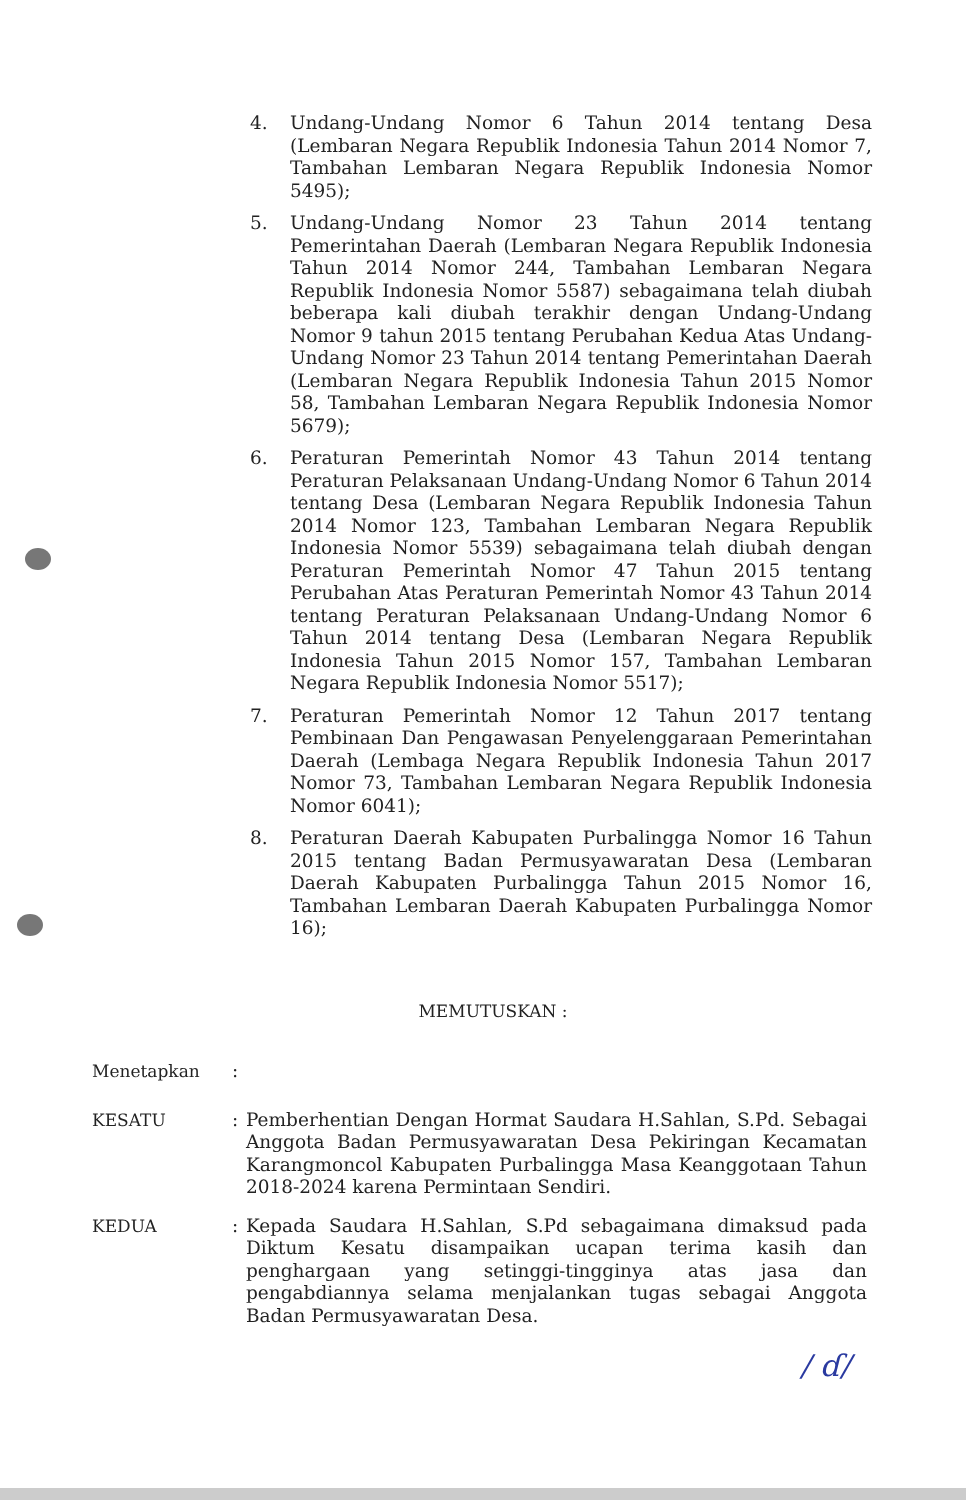4. Undang-Undang Nomor 6 Tahun 2014 tentang Desa (Lembaran Negara Republik Indonesia Tahun 2014 Nomor 7, Tambahan Lembaran Negara Republik Indonesia Nomor 5495);
5. Undang-Undang Nomor 23 Tahun 2014 tentang Pemerintahan Daerah (Lembaran Negara Republik Indonesia Tahun 2014 Nomor 244, Tambahan Lembaran Negara Republik Indonesia Nomor 5587) sebagaimana telah diubah beberapa kali diubah terakhir dengan Undang-Undang Nomor 9 tahun 2015 tentang Perubahan Kedua Atas Undang-Undang Nomor 23 Tahun 2014 tentang Pemerintahan Daerah (Lembaran Negara Republik Indonesia Tahun 2015 Nomor 58, Tambahan Lembaran Negara Republik Indonesia Nomor 5679);
6. Peraturan Pemerintah Nomor 43 Tahun 2014 tentang Peraturan Pelaksanaan Undang-Undang Nomor 6 Tahun 2014 tentang Desa (Lembaran Negara Republik Indonesia Tahun 2014 Nomor 123, Tambahan Lembaran Negara Republik Indonesia Nomor 5539) sebagaimana telah diubah dengan Peraturan Pemerintah Nomor 47 Tahun 2015 tentang Perubahan Atas Peraturan Pemerintah Nomor 43 Tahun 2014 tentang Peraturan Pelaksanaan Undang-Undang Nomor 6 Tahun 2014 tentang Desa (Lembaran Negara Republik Indonesia Tahun 2015 Nomor 157, Tambahan Lembaran Negara Republik Indonesia Nomor 5517);
7. Peraturan Pemerintah Nomor 12 Tahun 2017 tentang Pembinaan Dan Pengawasan Penyelenggaraan Pemerintahan Daerah (Lembaga Negara Republik Indonesia Tahun 2017 Nomor 73, Tambahan Lembaran Negara Republik Indonesia Nomor 6041);
8. Peraturan Daerah Kabupaten Purbalingga Nomor 16 Tahun 2015 tentang Badan Permusyawaratan Desa (Lembaran Daerah Kabupaten Purbalingga Tahun 2015 Nomor 16, Tambahan Lembaran Daerah Kabupaten Purbalingga Nomor 16);
MEMUTUSKAN :
Menetapkan :
KESATU : Pemberhentian Dengan Hormat Saudara H.Sahlan, S.Pd. Sebagai Anggota Badan Permusyawaratan Desa Pekiringan Kecamatan Karangmoncol Kabupaten Purbalingga Masa Keanggotaan Tahun 2018-2024 karena Permintaan Sendiri.
KEDUA : Kepada Saudara H.Sahlan, S.Pd sebagaimana dimaksud pada Diktum Kesatu disampaikan ucapan terima kasih dan penghargaan yang setinggi-tingginya atas jasa dan pengabdiannya selama menjalankan tugas sebagai Anggota Badan Permusyawaratan Desa.
/ ɗ/